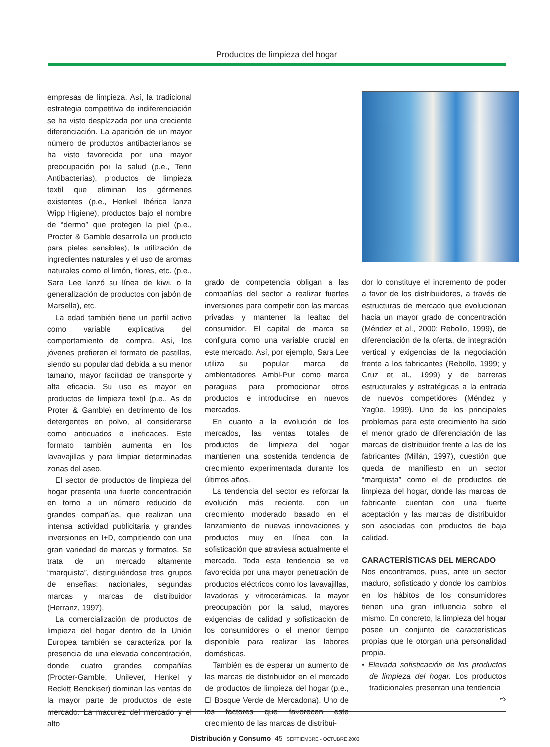Productos de limpieza del hogar
empresas de limpieza. Así, la tradicional estrategia competitiva de indiferenciación se ha visto desplazada por una creciente diferenciación. La aparición de un mayor número de productos antibacterianos se ha visto favorecida por una mayor preocupación por la salud (p.e., Tenn Antibacterias), productos de limpieza textil que eliminan los gérmenes existentes (p.e., Henkel Ibérica lanza Wipp Higiene), productos bajo el nombre de “dermo” que protegen la piel (p.e., Procter & Gamble desarrolla un producto para pieles sensibles), la utilización de ingredientes naturales y el uso de aromas naturales como el limón, flores, etc. (p.e., Sara Lee lanzó su línea de kiwi, o la generalización de productos con jabón de Marsella), etc.
La edad también tiene un perfil activo como variable explicativa del comportamiento de compra. Así, los jóvenes prefieren el formato de pastillas, siendo su popularidad debida a su menor tamaño, mayor facilidad de transporte y alta eficacia. Su uso es mayor en productos de limpieza textil (p.e., As de Proter & Gamble) en detrimento de los detergentes en polvo, al considerarse como anticuados e ineficaces. Este formato también aumenta en los lavavajillas y para limpiar determinadas zonas del aseo.
El sector de productos de limpieza del hogar presenta una fuerte concentración en torno a un número reducido de grandes compañías, que realizan una intensa actividad publicitaria y grandes inversiones en I+D, compitiendo con una gran variedad de marcas y formatos. Se trata de un mercado altamente “marquista”, distinguiéndose tres grupos de enseñas: nacionales, segundas marcas y marcas de distribuidor (Herranz, 1997).
La comercialización de productos de limpieza del hogar dentro de la Unión Europea también se caracteriza por la presencia de una elevada concentración, donde cuatro grandes compañías (Procter-Gamble, Unilever, Henkel y Reckitt Benckiser) dominan las ventas de la mayor parte de productos de este mercado. La madurez del mercado y el alto
grado de competencia obligan a las compañías del sector a realizar fuertes inversiones para competir con las marcas privadas y mantener la lealtad del consumidor. El capital de marca se configura como una variable crucial en este mercado. Así, por ejemplo, Sara Lee utiliza su popular marca de ambientadores Ambi-Pur como marca paraguas para promocionar otros productos e introducirse en nuevos mercados.
En cuanto a la evolución de los mercados, las ventas totales de productos de limpieza del hogar mantienen una sostenida tendencia de crecimiento experimentada durante los últimos años.
La tendencia del sector es reforzar la evolución más reciente, con un crecimiento moderado basado en el lanzamiento de nuevas innovaciones y productos muy en línea con la sofisticación que atraviesa actualmente el mercado. Toda esta tendencia se ve favorecida por una mayor penetración de productos eléctricos como los lavavajillas, lavadoras y vitrocerámicas, la mayor preocupación por la salud, mayores exigencias de calidad y sofisticación de los consumidores o el menor tiempo disponible para realizar las labores domésticas.
También es de esperar un aumento de las marcas de distribuidor en el mercado de productos de limpieza del hogar (p.e., El Bosque Verde de Mercadona). Uno de los factores que favorecen este crecimiento de las marcas de distribui-
dor lo constituye el incremento de poder a favor de los distribuidores, a través de estructuras de mercado que evolucionan hacia un mayor grado de concentración (Méndez et al., 2000; Rebollo, 1999), de diferenciación de la oferta, de integración vertical y exigencias de la negociación frente a los fabricantes (Rebollo, 1999; y Cruz et al., 1999) y de barreras estructurales y estratégicas a la entrada de nuevos competidores (Méndez y Yagüe, 1999). Uno de los principales problemas para este crecimiento ha sido el menor grado de diferenciación de las marcas de distribuidor frente a las de los fabricantes (Millán, 1997), cuestión que queda de manifiesto en un sector “marquista” como el de productos de limpieza del hogar, donde las marcas de fabricante cuentan con una fuerte aceptación y las marcas de distribuidor son asociadas con productos de baja calidad.
CARACTERÍSTICAS DEL MERCADO
Nos encontramos, pues, ante un sector maduro, sofisticado y donde los cambios en los hábitos de los consumidores tienen una gran influencia sobre el mismo. En concreto, la limpieza del hogar posee un conjunto de características propias que le otorgan una personalidad propia.
• Elevada sofisticación de los productos de limpieza del hogar. Los productos tradicionales presentan una tendencia
➩
Distribución y Consumo 45 SEPTIEMBRE - OCTUBRE 2003